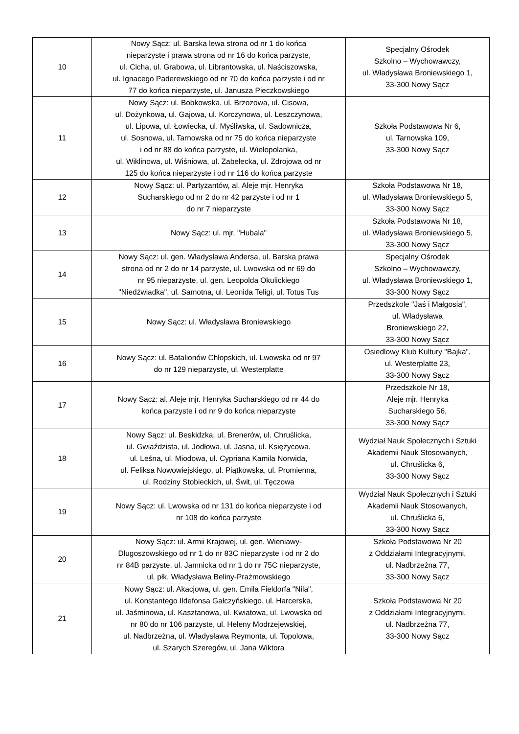| 10 | Nowy Sącz: ul. Barska lewa strona od nr 1 do końca nieparzyste i prawa strona od nr 16 do końca parzyste, ul. Cicha, ul. Grabowa, ul. Librantowska, ul. Naściszowska, ul. Ignacego Paderewskiego od nr 70 do końca parzyste i od nr 77 do końca nieparzyste, ul. Janusza Pieczkowskiego | Specjalny Ośrodek Szkolno – Wychowawczy, ul. Władysława Broniewskiego 1, 33-300 Nowy Sącz |
| 11 | Nowy Sącz: ul. Bobkowska, ul. Brzozowa, ul. Cisowa, ul. Dożynkowa, ul. Gajowa, ul. Korczynowa, ul. Leszczynowa, ul. Lipowa, ul. Łowiecka, ul. Myśliwska, ul. Sadownicza, ul. Sosnowa, ul. Tarnowska od nr 75 do końca nieparzyste i od nr 88 do końca parzyste, ul. Wielopolanka, ul. Wiklinowa, ul. Wiśniowa, ul. Zabełecka, ul. Zdrojowa od nr 125 do końca nieparzyste i od nr 116 do końca parzyste | Szkoła Podstawowa Nr 6, ul. Tarnowska 109, 33-300 Nowy Sącz |
| 12 | Nowy Sącz: ul. Partyzantów, al. Aleje mjr. Henryka Sucharskiego od nr 2 do nr 42 parzyste i od nr 1 do nr 7 nieparzyste | Szkoła Podstawowa Nr 18, ul. Władysława Broniewskiego 5, 33-300 Nowy Sącz |
| 13 | Nowy Sącz: ul. mjr. "Hubala" | Szkoła Podstawowa Nr 18, ul. Władysława Broniewskiego 5, 33-300 Nowy Sącz |
| 14 | Nowy Sącz: ul. gen. Władysława Andersa, ul. Barska prawa strona od nr 2 do nr 14 parzyste, ul. Lwowska od nr 69 do nr 95 nieparzyste, ul. gen. Leopolda Okulickiego "Niedźwiadka", ul. Samotna, ul. Leonida Teligi, ul. Totus Tus | Specjalny Ośrodek Szkolno – Wychowawczy, ul. Władysława Broniewskiego 1, 33-300 Nowy Sącz |
| 15 | Nowy Sącz: ul. Władysława Broniewskiego | Przedszkole "Jaś i Małgosia", ul. Władysława Broniewskiego 22, 33-300 Nowy Sącz |
| 16 | Nowy Sącz: ul. Batalionów Chłopskich, ul. Lwowska od nr 97 do nr 129 nieparzyste, ul. Westerplatte | Osiedlowy Klub Kultury "Bajka", ul. Westerplatte 23, 33-300 Nowy Sącz |
| 17 | Nowy Sącz: al. Aleje mjr. Henryka Sucharskiego od nr 44 do końca parzyste i od nr 9 do końca nieparzyste | Przedszkole Nr 18, Aleje mjr. Henryka Sucharskiego 56, 33-300 Nowy Sącz |
| 18 | Nowy Sącz: ul. Beskidzka, ul. Brenerów, ul. Chruślicka, ul. Gwiaździsta, ul. Jodłowa, ul. Jasna, ul. Księżycowa, ul. Leśna, ul. Miodowa, ul. Cypriana Kamila Norwida, ul. Feliksa Nowowiejskiego, ul. Piątkowska, ul. Promienna, ul. Rodziny Stobieckich, ul. Świt, ul. Tęczowa | Wydział Nauk Społecznych i Sztuki Akademii Nauk Stosowanych, ul. Chruślicka 6, 33-300 Nowy Sącz |
| 19 | Nowy Sącz: ul. Lwowska od nr 131 do końca nieparzyste i od nr 108 do końca parzyste | Wydział Nauk Społecznych i Sztuki Akademii Nauk Stosowanych, ul. Chruślicka 6, 33-300 Nowy Sącz |
| 20 | Nowy Sącz: ul. Armii Krajowej, ul. gen. Wieniawy- Długoszowskiego od nr 1 do nr 83C nieparzyste i od nr 2 do nr 84B parzyste, ul. Jamnicka od nr 1 do nr 75C nieparzyste, ul. płk. Władysława Beliny-Prażmowskiego | Szkoła Podstawowa Nr 20 z Oddziałami Integracyjnymi, ul. Nadbrzeżna 77, 33-300 Nowy Sącz |
| 21 | Nowy Sącz: ul. Akacjowa, ul. gen. Emila Fieldorfa "Nila", ul. Konstantego Ildefonsa Gałczyńskiego, ul. Harcerska, ul. Jaśminowa, ul. Kasztanowa, ul. Kwiatowa, ul. Lwowska od nr 80 do nr 106 parzyste, ul. Heleny Modrzejewskiej, ul. Nadbrzeżna, ul. Władysława Reymonta, ul. Topolowa, ul. Szarych Szeregów, ul. Jana Wiktora | Szkoła Podstawowa Nr 20 z Oddziałami Integracyjnymi, ul. Nadbrzeżna 77, 33-300 Nowy Sącz |